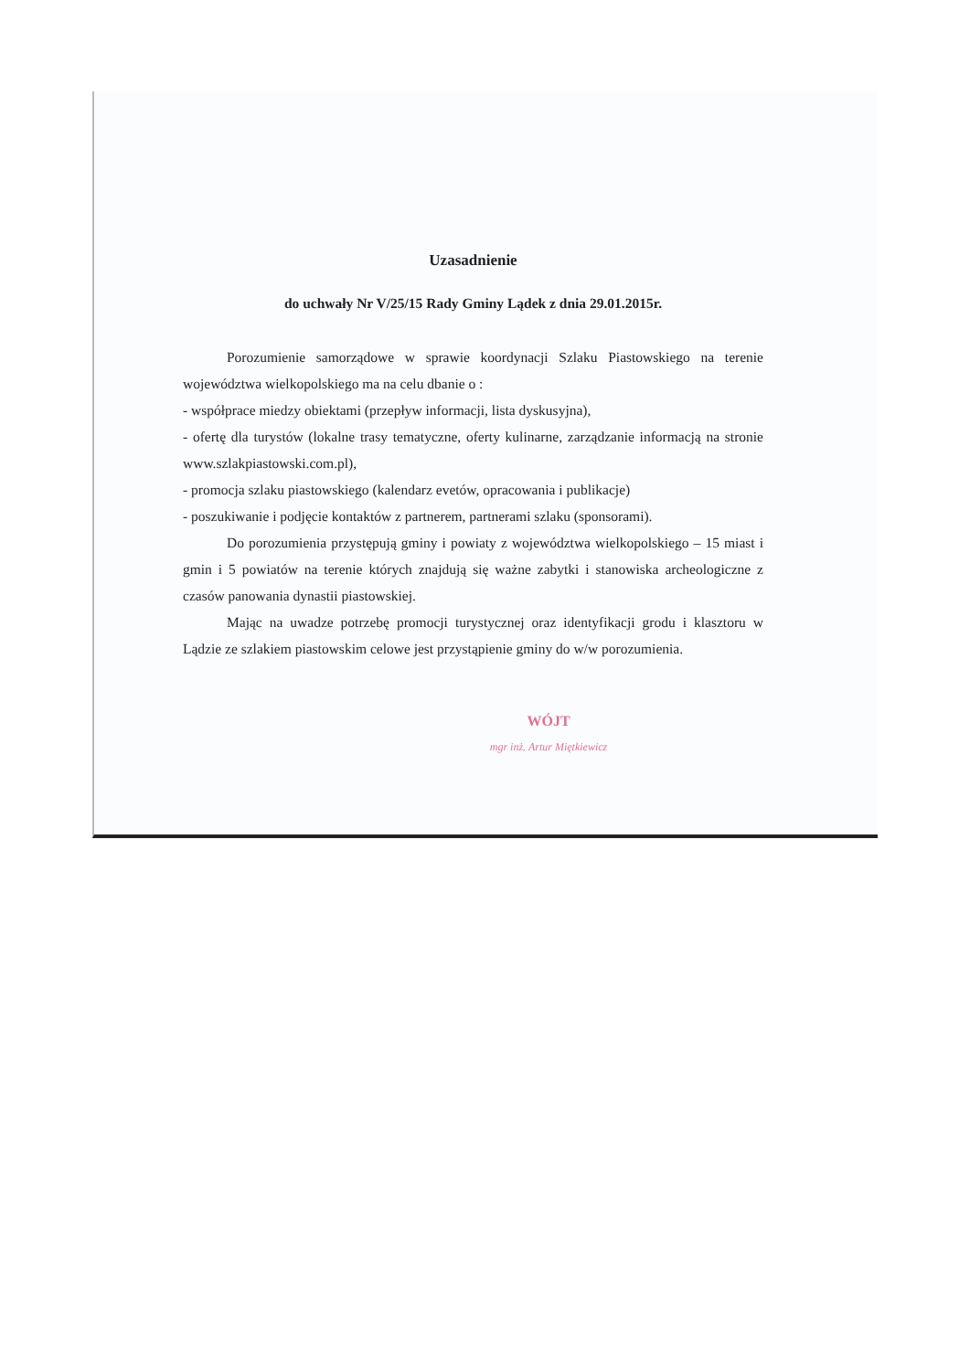Uzasadnienie
do uchwały Nr V/25/15 Rady Gminy Lądek z dnia 29.01.2015r.
Porozumienie samorządowe w sprawie koordynacji Szlaku Piastowskiego na terenie województwa wielkopolskiego ma na celu dbanie o :
- współprace miedzy obiektami (przepływ informacji, lista dyskusyjna),
- ofertę dla turystów (lokalne trasy tematyczne, oferty kulinarne, zarządzanie informacją na stronie www.szlakpiastowski.com.pl),
- promocja szlaku piastowskiego (kalendarz evetów, opracowania i publikacje)
- poszukiwanie i podjęcie kontaktów z partnerem, partnerami szlaku (sponsorami).
Do porozumienia przystępują gminy i powiaty z województwa wielkopolskiego – 15 miast i gmin i 5 powiatów na terenie których znajdują się ważne zabytki i stanowiska archeologiczne z czasów panowania dynastii piastowskiej.
Mając na uwadze potrzebę promocji turystycznej oraz identyfikacji grodu i klasztoru w Lądzie ze szlakiem piastowskim celowe jest przystąpienie gminy do w/w porozumienia.
WÓJT
mgr inż. Artur Miętkiewicz